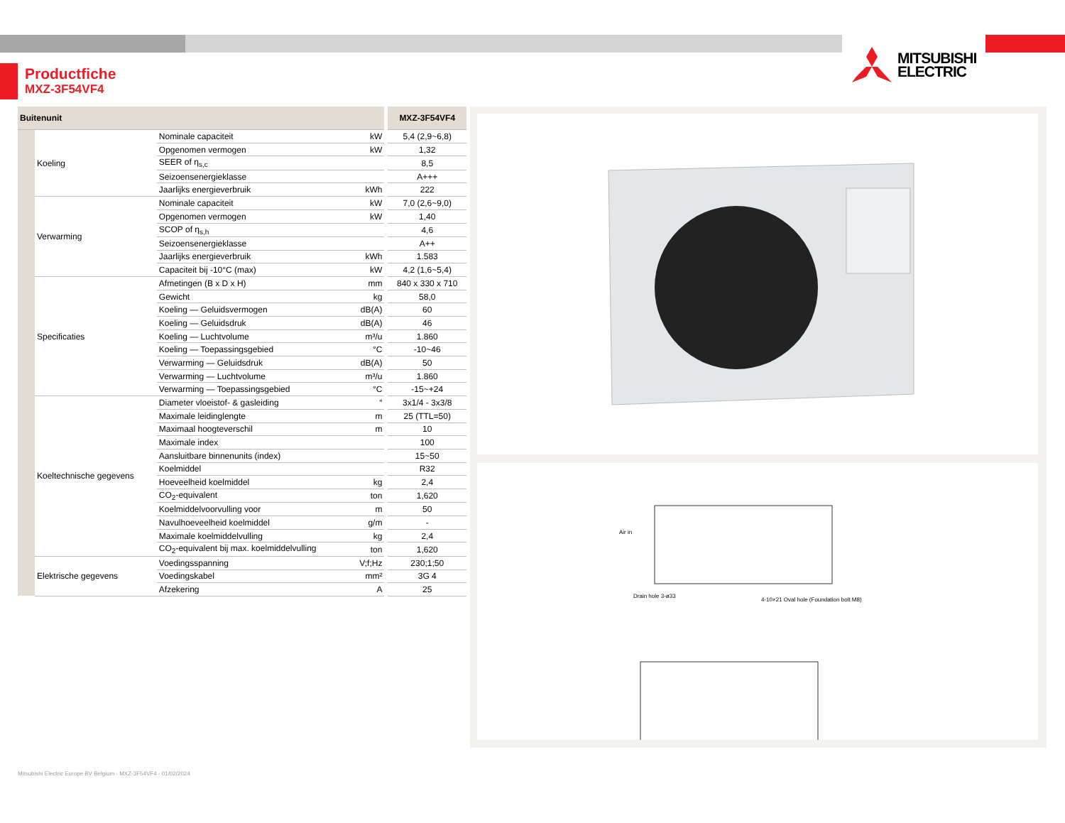Productfiche
MXZ-3F54VF4
MITSUBISHI
ELECTRIC
| Buitenunit | | | | MXZ-3F54VF4 |
| --- | --- | --- | --- | --- |
| | Koeling | Nominale capaciteit | kW | 5,4 (2,9~6,8) |
| | | Opgenomen vermogen | kW | 1,32 |
| | | SEER of η<sub>s,c</sub> | | 8,5 |
| | | Seizoensenergieklasse | | A+++ |
| | | Jaarlijks energieverbruik | kWh | 222 |
| | Verwarming | Nominale capaciteit | kW | 7,0 (2,6~9,0) |
| | | Opgenomen vermogen | kW | 1,40 |
| | | SCOP of η<sub>s,h</sub> | | 4,6 |
| | | Seizoensenergieklasse | | A++ |
| | | Jaarlijks energieverbruik | kWh | 1.583 |
| | | Capaciteit bij -10°C (max) | kW | 4,2 (1,6~5,4) |
| | Specificaties | Afmetingen (B x D x H) | mm | 840 x 330 x 710 |
| | | Gewicht | kg | 58,0 |
| | | Koeling — Geluidsvermogen | dB(A) | 60 |
| | | Koeling — Geluidsdruk | dB(A) | 46 |
| | | Koeling — Luchtvolume | m³/u | 1.860 |
| | | Koeling — Toepassingsgebied | °C | -10~46 |
| | | Verwarming — Geluidsdruk | dB(A) | 50 |
| | | Verwarming — Luchtvolume | m³/u | 1.860 |
| | | Verwarming — Toepassingsgebied | °C | -15~+24 |
| | Koeltechnische gegevens | Diameter vloeistof- & gasleiding | “ | 3x1/4 - 3x3/8 |
| | | Maximale leidinglengte | m | 25 (TTL=50) |
| | | Maximaal hoogteverschil | m | 10 |
| | | Maximale index | | 100 |
| | | Aansluitbare binnenunits (index) | | 15~50 |
| | | Koelmiddel | | R32 |
| | | Hoeveelheid koelmiddel | kg | 2,4 |
| | | CO<sub>2</sub>-equivalent | ton | 1,620 |
| | | Koelmiddelvoorvulling voor | m | 50 |
| | | Navulhoeveelheid koelmiddel | g/m | - |
| | | Maximale koelmiddelvulling | kg | 2,4 |
| | | CO<sub>2</sub>-equivalent bij max. koelmiddelvulling | ton | 1,620 |
| | Elektrische gegevens | Voedingsspanning | V;f;Hz | 230;1;50 |
| | | Voedingskabel | mm² | 3G 4 |
| | | Afzekering | A | 25 |
Air in
Drain hole 3-ø33
4-10×21 Oval hole (Foundation bolt M8)
Mitsubishi Electric Europe BV Belgium - MXZ-3F54VF4 - 01/02/2024